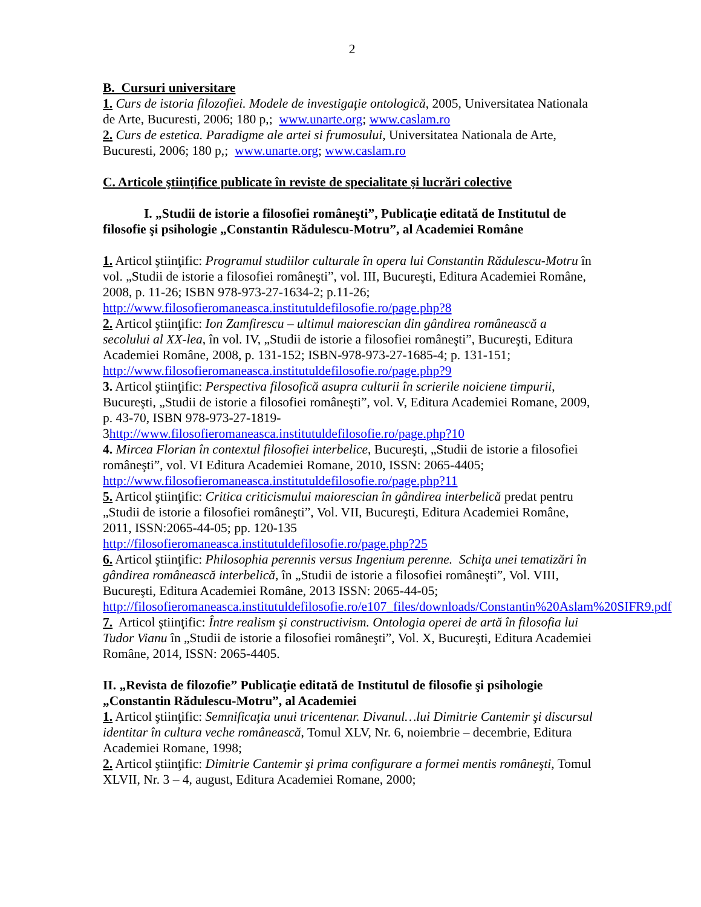2
B. Cursuri universitare
1. Curs de istoria filozofiei. Modele de investigaţie ontologică, 2005, Universitatea Nationala de Arte, Bucuresti, 2006; 180 p,; www.unarte.org; www.caslam.ro
2. Curs de estetica. Paradigme ale artei si frumosului, Universitatea Nationala de Arte, Bucuresti, 2006; 180 p,; www.unarte.org; www.caslam.ro
C. Articole ştiinţifice publicate în reviste de specialitate şi lucrări colective
I. „Studii de istorie a filosofiei româneşti”, Publicaţie editată de Institutul de filosofie şi psihologie „Constantin Rădulescu-Motru”, al Academiei Române
1. Articol ştiinţific: Programul studiilor culturale în opera lui Constantin Rădulescu-Motru în vol. „Studii de istorie a filosofiei româneşti”, vol. III, Bucureşti, Editura Academiei Române, 2008, p. 11-26; ISBN 978-973-27-1634-2; p.11-26; http://www.filosofieromaneasca.institutuldefilosofie.ro/page.php?8
2. Articol ştiinţific: Ion Zamfirescu – ultimul maiorescian din gândirea românească a secolului al XX-lea, în vol. IV, „Studii de istorie a filosofiei româneşti”, Bucureşti, Editura Academiei Române, 2008, p. 131-152; ISBN-978-973-27-1685-4; p. 131-151; http://www.filosofieromaneasca.institutuldefilosofie.ro/page.php?9
3. Articol ştiinţific: Perspectiva filosofică asupra culturii în scrierile noiciene timpurii, Bucureşti, „Studii de istorie a filosofiei româneşti”, vol. V, Editura Academiei Romane, 2009, p. 43-70, ISBN 978-973-27-1819-
3http://www.filosofieromaneasca.institutuldefilosofie.ro/page.php?10
4. Mircea Florian în contextul filosofiei interbelice, Bucureşti, „Studii de istorie a filosofiei româneşti”, vol. VI Editura Academiei Romane, 2010, ISSN: 2065-4405; http://www.filosofieromaneasca.institutuldefilosofie.ro/page.php?11
5. Articol ştiinţific: Critica criticismului maiorescian în gândirea interbelică predat pentru „Studii de istorie a filosofiei româneşti”, Vol. VII, Bucureşti, Editura Academiei Române, 2011, ISSN:2065-44-05; pp. 120-135
http://filosofieromaneasca.institutuldefilosofie.ro/page.php?25
6. Articol ştiinţific: Philosophia perennis versus Ingenium perenne. Schiţa unei tematizări în gândirea românească interbelică, în „Studii de istorie a filosofiei româneşti”, Vol. VIII, Bucureşti, Editura Academiei Române, 2013 ISSN: 2065-44-05; http://filosofieromaneasca.institutuldefilosofie.ro/e107_files/downloads/Constantin%20Aslam%20SIFR9.pdf
7. Articol ştiinţific: Între realism şi constructivism. Ontologia operei de artă în filosofia lui Tudor Vianu în „Studii de istorie a filosofiei româneşti”, Vol. X, Bucureşti, Editura Academiei Române, 2014, ISSN: 2065-4405.
II. „Revista de filozofie” Publicaţie editată de Institutul de filosofie şi psihologie „Constantin Rădulescu-Motru”, al Academiei
1. Articol ştiinţific: Semnificaţia unui tricentenar. Divanul…lui Dimitrie Cantemir şi discursul identitar în cultura veche românească, Tomul XLV, Nr. 6, noiembrie – decembrie, Editura Academiei Romane, 1998;
2. Articol ştiinţific: Dimitrie Cantemir şi prima configurare a formei mentis româneşti, Tomul XLVII, Nr. 3 – 4, august, Editura Academiei Romane, 2000;